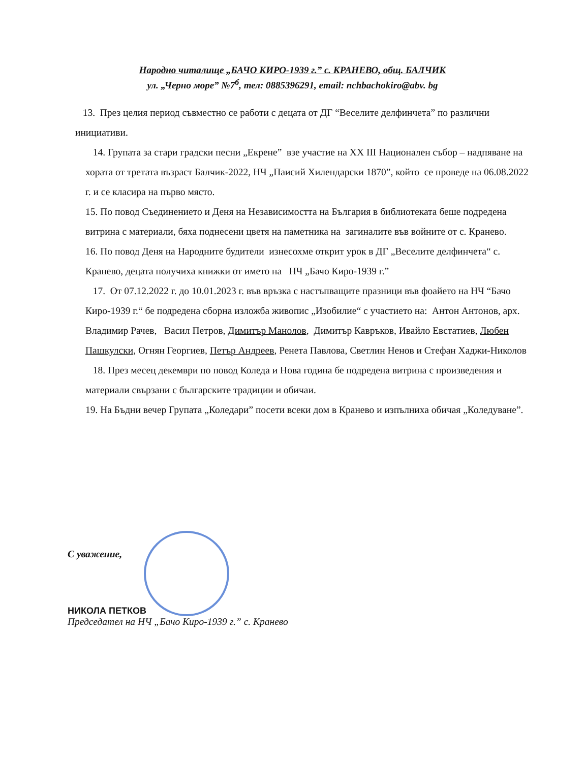Народно читалище „БАЧО КИРО-1939 г.” с. КРАНЕВО, общ. БАЛЧИК
ул. „Черно море” №7<sup>б</sup>, тел: 0885396291, email: nchbachokiro@abv. bg
13. През целия период съвместно се работи с децата от ДГ “Веселите делфинчета” по различни инициативи.
14. Групата за стари градски песни „Екрене” взе участие на XX III Национален събор – надпяване на хората от третата възраст Балчик-2022, НЧ „Паисий Хилендарски 1870”, който се проведе на 06.08.2022 г. и се класира на първо място.
15. По повод Съединението и Деня на Независимостта на България в библиотеката беше подредена витрина с материали, бяха поднесени цветя на паметника на загиналите във войните от с. Кранево.
16. По повод Деня на Народните будители изнесохме открит урок в ДГ „Веселите делфинчета“ с. Кранево, децата получиха книжки от името на НЧ „Бачо Киро-1939 г.”
17. От 07.12.2022 г. до 10.01.2023 г. във връзка с настъпващите празници във фоайето на НЧ “Бачо Киро-1939 г.“ бе подредена сборна изложба живопис „Изобилие“ с участието на: Антон Антонов, арх. Владимир Рачев, Васил Петров, Димитър Манолов, Димитър Кавръков, Ивайло Евстатиев, Любен Пашкулски, Огнян Георгиев, Петър Андреев, Ренета Павлова, Светлин Ненов и Стефан Хаджи-Николов
18. През месец декември по повод Коледа и Нова година бе подредена витрина с произведения и материали свързани с българските традиции и обичаи.
19. На Бъдни вечер Групата „Коледари” посети всеки дом в Кранево и изпълниха обичая „Коледуване”.
С уважение,
НИКОЛА ПЕТКОВ
Председател на НЧ „Бачо Киро-1939 г.” с. Кранево